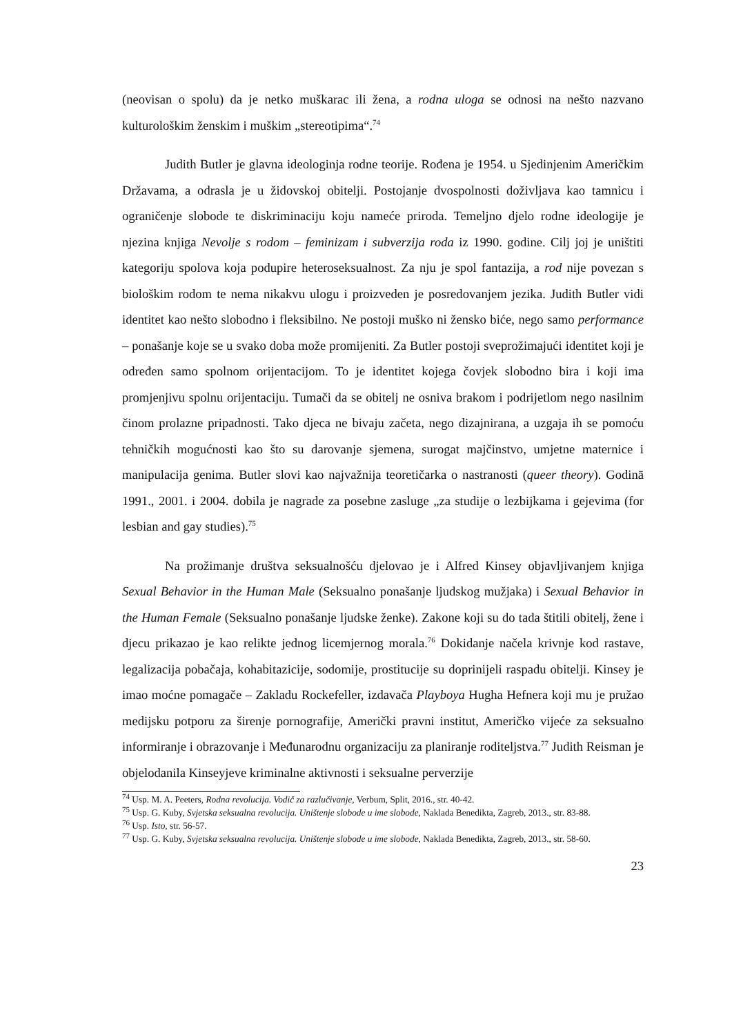(neovisan o spolu) da je netko muškarac ili žena, a rodna uloga se odnosi na nešto nazvano kulturološkim ženskim i muškim „stereotipima“.<sup>74</sup>
Judith Butler je glavna ideologinja rodne teorije. Rođena je 1954. u Sjedinjenim Američkim Državama, a odrasla je u židovskoj obitelji. Postojanje dvospolnosti doživljava kao tamnicu i ograničenje slobode te diskriminaciju koju nameće priroda. Temeljno djelo rodne ideologije je njezina knjiga Nevolje s rodom – feminizam i subverzija roda iz 1990. godine. Cilj joj je uništiti kategoriju spolova koja podupire heteroseksualnost. Za nju je spol fantazija, a rod nije povezan s biološkim rodom te nema nikakvu ulogu i proizveden je posredovanjem jezika. Judith Butler vidi identitet kao nešto slobodno i fleksibilno. Ne postoji muško ni žensko biće, nego samo performance – ponašanje koje se u svako doba može promijeniti. Za Butler postoji sveprožimajući identitet koji je određen samo spolnom orijentacijom. To je identitet kojega čovjek slobodno bira i koji ima promjenjivu spolnu orijentaciju. Tumači da se obitelj ne osniva brakom i podrijetlom nego nasilnim činom prolazne pripadnosti. Tako djeca ne bivaju začeta, nego dizajnirana, a uzgaja ih se pomoću tehničkih mogućnosti kao što su darovanje sjemena, surogat majčinstvo, umjetne maternice i manipulacija genima. Butler slovi kao najvažnija teoretičarka o nastranosti (queer theory). Godinā 1991., 2001. i 2004. dobila je nagrade za posebne zasluge „za studije o lezbijkama i gejevima (for lesbian and gay studies).<sup>75</sup>
Na prožimanje društva seksualnošću djelovao je i Alfred Kinsey objavljivanjem knjiga Sexual Behavior in the Human Male (Seksualno ponašanje ljudskog mužjaka) i Sexual Behavior in the Human Female (Seksualno ponašanje ljudske ženke). Zakone koji su do tada štitili obitelj, žene i djecu prikazao je kao relikte jednog licemjernog morala.<sup>76</sup> Dokidanje načela krivnje kod rastave, legalizacija pobačaja, kohabitazicije, sodomije, prostitucije su doprinijeli raspadu obitelji. Kinsey je imao moćne pomagače – Zakladu Rockefeller, izdavača Playboya Hugha Hefnera koji mu je pružao medijsku potporu za širenje pornografije, Američki pravni institut, Američko vijeće za seksualno informiranje i obrazovanje i Međunarodnu organizaciju za planiranje roditeljstva.<sup>77</sup> Judith Reisman je objelodanila Kinseyjeve kriminalne aktivnosti i seksualne perverzije
<sup>74</sup> Usp. M. A. Peeters, Rodna revolucija. Vodič za razlučivanje, Verbum, Split, 2016., str. 40-42.
<sup>75</sup> Usp. G. Kuby, Svjetska seksualna revolucija. Uništenje slobode u ime slobode, Naklada Benedikta, Zagreb, 2013., str. 83-88.
<sup>76</sup> Usp. Isto, str. 56-57.
<sup>77</sup> Usp. G. Kuby, Svjetska seksualna revolucija. Uništenje slobode u ime slobode, Naklada Benedikta, Zagreb, 2013., str. 58-60.
23